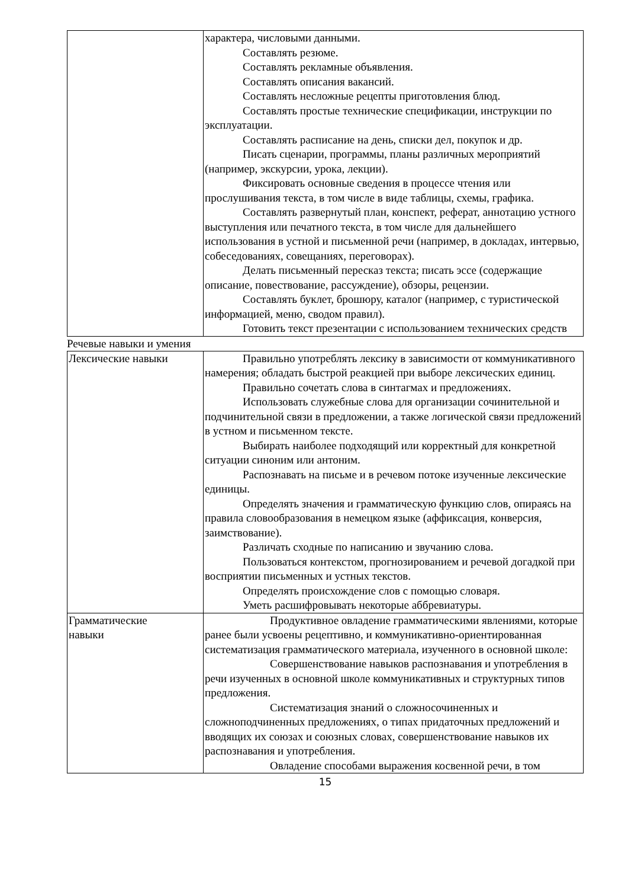| | характера, числовыми данными. Составлять резюме. Составлять рекламные объявления. Составлять описания вакансий. Составлять несложные рецепты приготовления блюд. Составлять простые технические спецификации, инструкции по эксплуатации. Составлять расписание на день, списки дел, покупок и др. Писать сценарии, программы, планы различных мероприятий (например, экскурсии, урока, лекции). Фиксировать основные сведения в процессе чтения или прослушивания текста, в том числе в виде таблицы, схемы, графика. Составлять развернутый план, конспект, реферат, аннотацию устного выступления или печатного текста, в том числе для дальнейшего использования в устной и письменной речи (например, в докладах, интервью, собеседованиях, совещаниях, переговорах). Делать письменный пересказ текста; писать эссе (содержащие описание, повествование, рассуждение), обзоры, рецензии. Составлять буклет, брошюру, каталог (например, с туристической информацией, меню, сводом правил). Готовить текст презентации с использованием технических средств |
Речевые навыки и умения
| Лексические навыки | Правильно употреблять лексику в зависимости от коммуникативного намерения; обладать быстрой реакцией при выборе лексических единиц. Правильно сочетать слова в синтагмах и предложениях. Использовать служебные слова для организации сочинительной и подчинительной связи в предложении, а также логической связи предложений в устном и письменном тексте. Выбирать наиболее подходящий или корректный для конкретной ситуации синоним или антоним. Распознавать на письме и в речевом потоке изученные лексические единицы. Определять значения и грамматическую функцию слов, опираясь на правила словообразования в немецком языке (аффиксация, конверсия, заимствование). Различать сходные по написанию и звучанию слова. Пользоваться контекстом, прогнозированием и речевой догадкой при восприятии письменных и устных текстов. Определять происхождение слов с помощью словаря. Уметь расшифровывать некоторые аббревиатуры. |
| Грамматические навыки | Продуктивное овладение грамматическими явлениями, которые ранее были усвоены рецептивно, и коммуникативно-ориентированная систематизация грамматического материала, изученного в основной школе: Совершенствование навыков распознавания и употребления в речи изученных в основной школе коммуникативных и структурных типов предложения. Систематизация знаний о сложносочиненных и сложноподчиненных предложениях, о типах придаточных предложений и вводящих их союзах и союзных словах, совершенствование навыков их распознавания и употребления. Овладение способами выражения косвенной речи, в том |
15